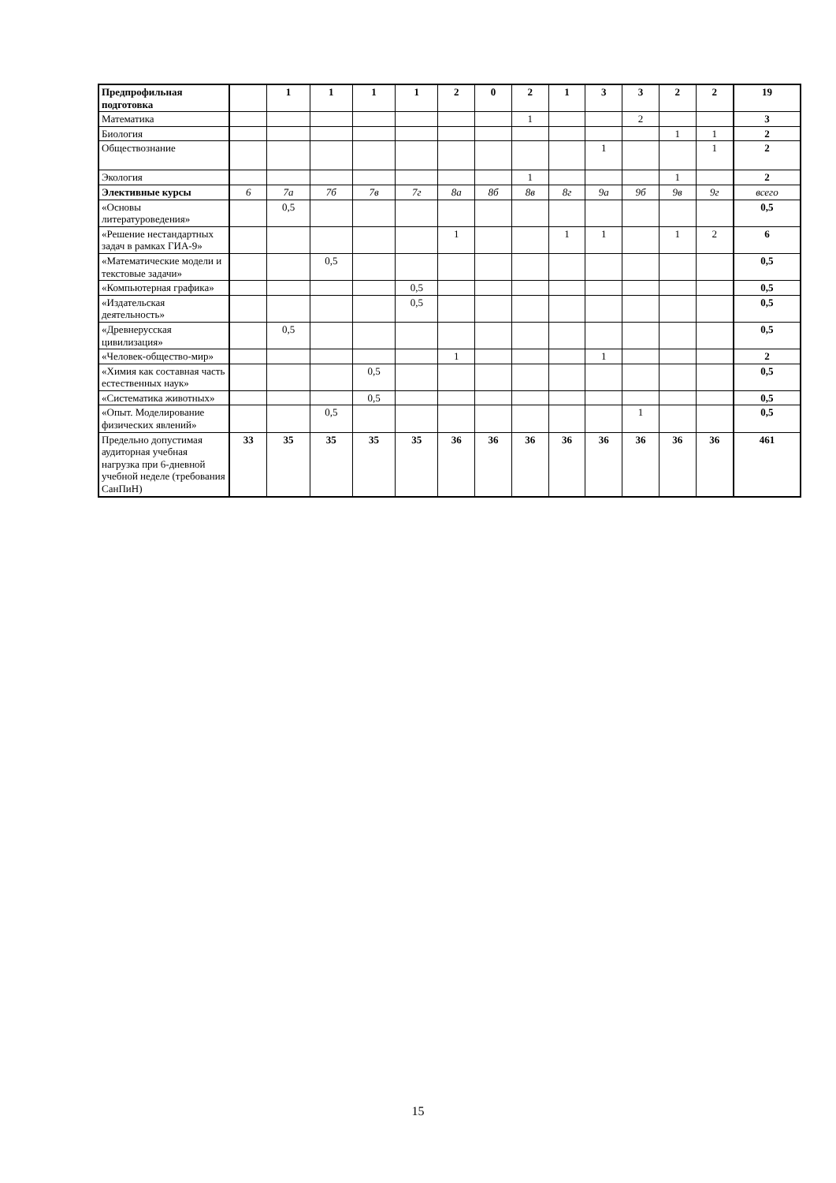| Предпрофильная подготовка | | 1 | 1 | 1 | 1 | 2 | 0 | 2 | 1 | 3 | 3 | 2 | 2 | 19 |
| Математика | | | | | | | | 1 | | | 2 | | | 3 |
| Биология | | | | | | | | | | | | 1 | 1 | 2 |
| Обществознание | | | | | | | | | | 1 | | | 1 | 2 |
| Экология | | | | | | | | 1 | | | | 1 | | 2 |
| Элективные курсы | 6 | 7а | 7б | 7в | 7г | 8а | 8б | 8в | 8г | 9а | 9б | 9в | 9г | всего |
| «Основы литературоведения» | | 0,5 | | | | | | | | | | | | 0,5 |
| «Решение нестандартных задач в рамках ГИА-9» | | | | | | 1 | | | 1 | 1 | | 1 | 2 | 6 |
| «Математические модели и текстовые задачи» | | | 0,5 | | | | | | | | | | | 0,5 |
| «Компьютерная графика» | | | | | 0,5 | | | | | | | | | 0,5 |
| «Издательская деятельность» | | | | | 0,5 | | | | | | | | | 0,5 |
| «Древнерусская цивилизация» | | 0,5 | | | | | | | | | | | | 0,5 |
| «Человек-общество-мир» | | | | | | 1 | | | | 1 | | | | 2 |
| «Химия как составная часть естественных наук» | | | | 0,5 | | | | | | | | | | 0,5 |
| «Систематика животных» | | | | 0,5 | | | | | | | | | | 0,5 |
| «Опыт. Моделирование физических явлений» | | | 0,5 | | | | | | | | 1 | | | 0,5 |
| Предельно допустимая аудиторная учебная нагрузка при 6-дневной учебной неделе (требования СанПиН) | 33 | 35 | 35 | 35 | 35 | 36 | 36 | 36 | 36 | 36 | 36 | 36 | 36 | 461 |
15